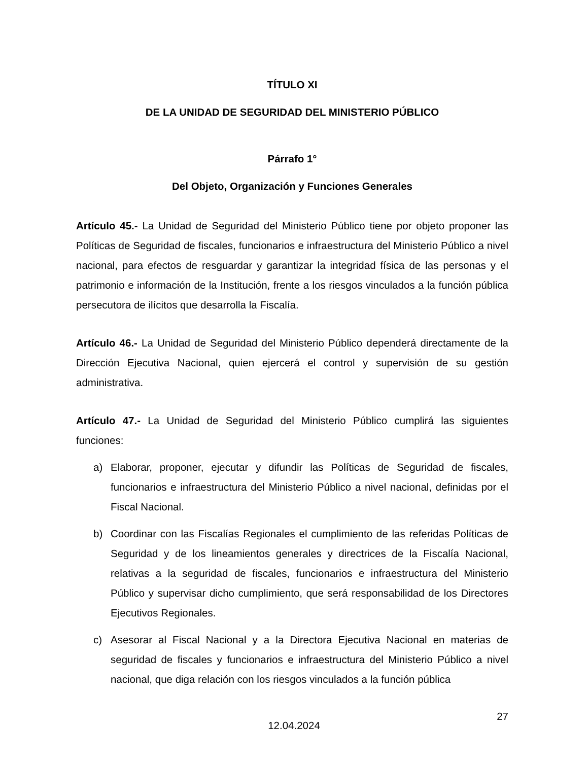TÍTULO XI
DE LA UNIDAD DE SEGURIDAD DEL MINISTERIO PÚBLICO
Párrafo 1°
Del Objeto, Organización y Funciones Generales
Artículo 45.- La Unidad de Seguridad del Ministerio Público tiene por objeto proponer las Políticas de Seguridad de fiscales, funcionarios e infraestructura del Ministerio Público a nivel nacional, para efectos de resguardar y garantizar la integridad física de las personas y el patrimonio e información de la Institución, frente a los riesgos vinculados a la función pública persecutora de ilícitos que desarrolla la Fiscalía.
Artículo 46.- La Unidad de Seguridad del Ministerio Público dependerá directamente de la Dirección Ejecutiva Nacional, quien ejercerá el control y supervisión de su gestión administrativa.
Artículo 47.- La Unidad de Seguridad del Ministerio Público cumplirá las siguientes funciones:
a) Elaborar, proponer, ejecutar y difundir las Políticas de Seguridad de fiscales, funcionarios e infraestructura del Ministerio Público a nivel nacional, definidas por el Fiscal Nacional.
b) Coordinar con las Fiscalías Regionales el cumplimiento de las referidas Políticas de Seguridad y de los lineamientos generales y directrices de la Fiscalía Nacional, relativas a la seguridad de fiscales, funcionarios e infraestructura del Ministerio Público y supervisar dicho cumplimiento, que será responsabilidad de los Directores Ejecutivos Regionales.
c) Asesorar al Fiscal Nacional y a la Directora Ejecutiva Nacional en materias de seguridad de fiscales y funcionarios e infraestructura del Ministerio Público a nivel nacional, que diga relación con los riesgos vinculados a la función pública
12.04.2024
27